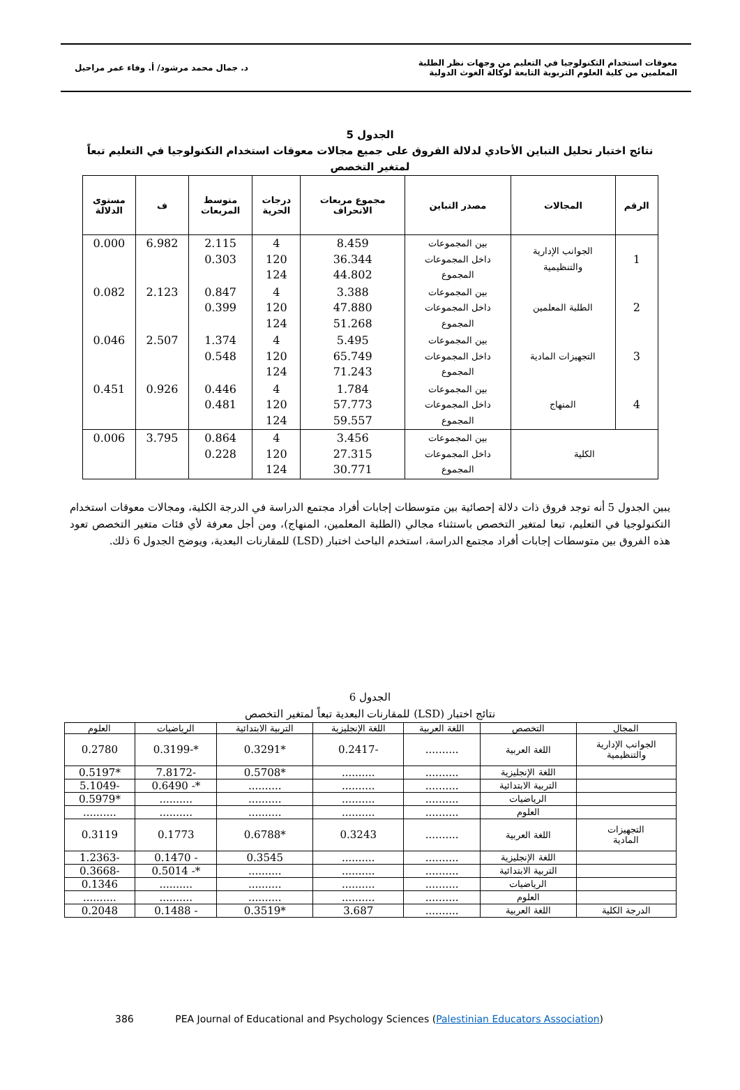معوقات استخدام التكنولوجيا في التعليم من وجهات نظر الطلبة
المعلمين من كلية العلوم التربوية التابعة لوكالة الغوث الدولية
د. جمال محمد مرشود/ أ. وفاء عمر مراحيل
الجدول 5
نتائج اختبار تحليل التباين الأحادي لدلالة الفروق على جميع مجالات معوقات استخدام التكنولوجيا في التعليم تبعاً
لمتغير التخصص
| الرقم | المجالات | مصدر التباين | مجموع مربعات الانحراف | درجات الحرية | متوسط المربعات | ف | مستوى الدلالة |
| --- | --- | --- | --- | --- | --- | --- | --- |
| 1 | الجوانب الإدارية والتنظيمية | بين المجموعات داخل المجموعات المجموع | 8.459 36.344 44.802 | 4 120 124 | 2.115 0.303 | 6.982 | 0.000 |
| 2 | الطلبة المعلمين | بين المجموعات داخل المجموعات المجموع | 3.388 47.880 51.268 | 4 120 124 | 0.847 0.399 | 2.123 | 0.082 |
| 3 | التجهيزات المادية | بين المجموعات داخل المجموعات المجموع | 5.495 65.749 71.243 | 4 120 124 | 1.374 0.548 | 2.507 | 0.046 |
| 4 | المنهاج | بين المجموعات داخل المجموعات المجموع | 1.784 57.773 59.557 | 4 120 124 | 0.446 0.481 | 0.926 | 0.451 |
| الكلية | | بين المجموعات داخل المجموعات المجموع | 3.456 27.315 30.771 | 4 120 124 | 0.864 0.228 | 3.795 | 0.006 |
يبين الجدول 5 أنه توجد فروق ذات دلالة إحصائية بين متوسطات إجابات أفراد مجتمع الدراسة في الدرجة الكلية، ومجالات معوقات استخدام التكنولوجيا في التعليم، تبعا لمتغير التخصص باستثناء مجالي (الطلبة المعلمين، المنهاج)، ومن أجل معرفة لأي فئات متغير التخصص تعود هذه الفروق بين متوسطات إجابات أفراد مجتمع الدراسة، استخدم الباحث اختبار (LSD) للمقارنات البعدية، ويوضح الجدول 6 ذلك.
الجدول 6
نتائج اختبار (LSD) للمقارنات البعدية تبعاً لمتغير التخصص
| المجال | التخصص | اللغة العربية | اللغة الإنجليزية | التربية الابتدائية | الرياضيات | العلوم |
| --- | --- | --- | --- | --- | --- | --- |
| الجوانب الإدارية والتنظيمية | اللغة العربية | .......... | -0.2417 | *0.3291 | *-0.3199 | 0.2780 |
| | اللغة الإنجليزية | .......... | .......... | *0.5708 | -7.8172 | *0.5197 |
| | التربية الابتدائية | .......... | .......... | .......... | *- 0.6490 | -5.1049 |
| | الرياضيات | .......... | .......... | .......... | .......... | *0.5979 |
| | العلوم | .......... | .......... | .......... | .......... | .......... |
| التجهيزات المادية | اللغة العربية | .......... | 0.3243 | *0.6788 | 0.1773 | 0.3119 |
| | اللغة الإنجليزية | .......... | .......... | 0.3545 | - 0.1470 | -1.2363 |
| | التربية الابتدائية | .......... | .......... | .......... | *- 0.5014 | -0.3668 |
| | الرياضيات | .......... | .......... | .......... | .......... | 0.1346 |
| | العلوم | .......... | .......... | .......... | .......... | .......... |
| الدرجة الكلية | اللغة العربية | .......... | 3.687 | *0.3519 | - 0.1488 | 0.2048 |
386 PEA Journal of Educational and Psychology Sciences (Palestinian Educators Association)